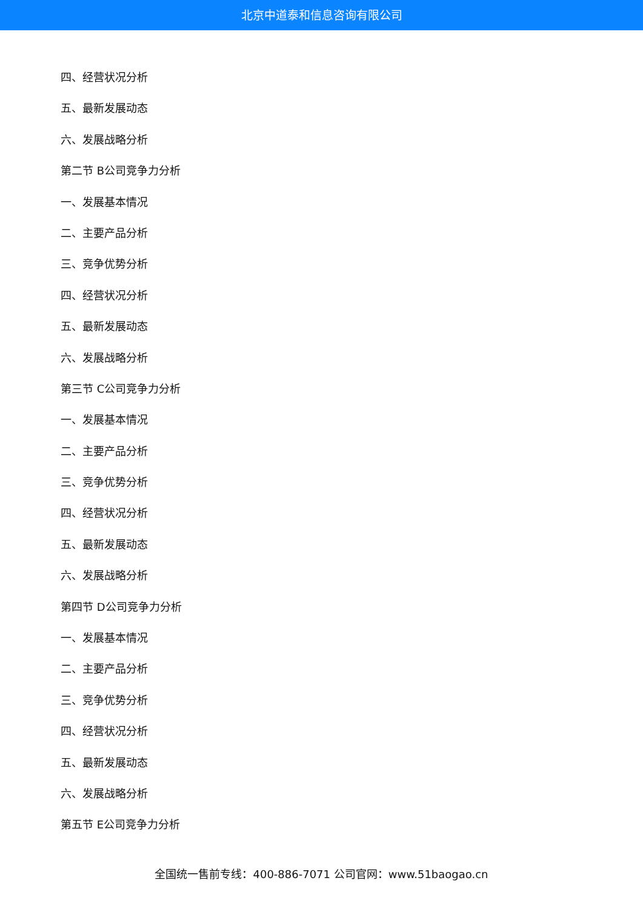北京中道泰和信息咨询有限公司
四、经营状况分析
五、最新发展动态
六、发展战略分析
第二节 B公司竞争力分析
一、发展基本情况
二、主要产品分析
三、竞争优势分析
四、经营状况分析
五、最新发展动态
六、发展战略分析
第三节 C公司竞争力分析
一、发展基本情况
二、主要产品分析
三、竞争优势分析
四、经营状况分析
五、最新发展动态
六、发展战略分析
第四节 D公司竞争力分析
一、发展基本情况
二、主要产品分析
三、竞争优势分析
四、经营状况分析
五、最新发展动态
六、发展战略分析
第五节 E公司竞争力分析
全国统一售前专线：400-886-7071 公司官网：www.51baogao.cn